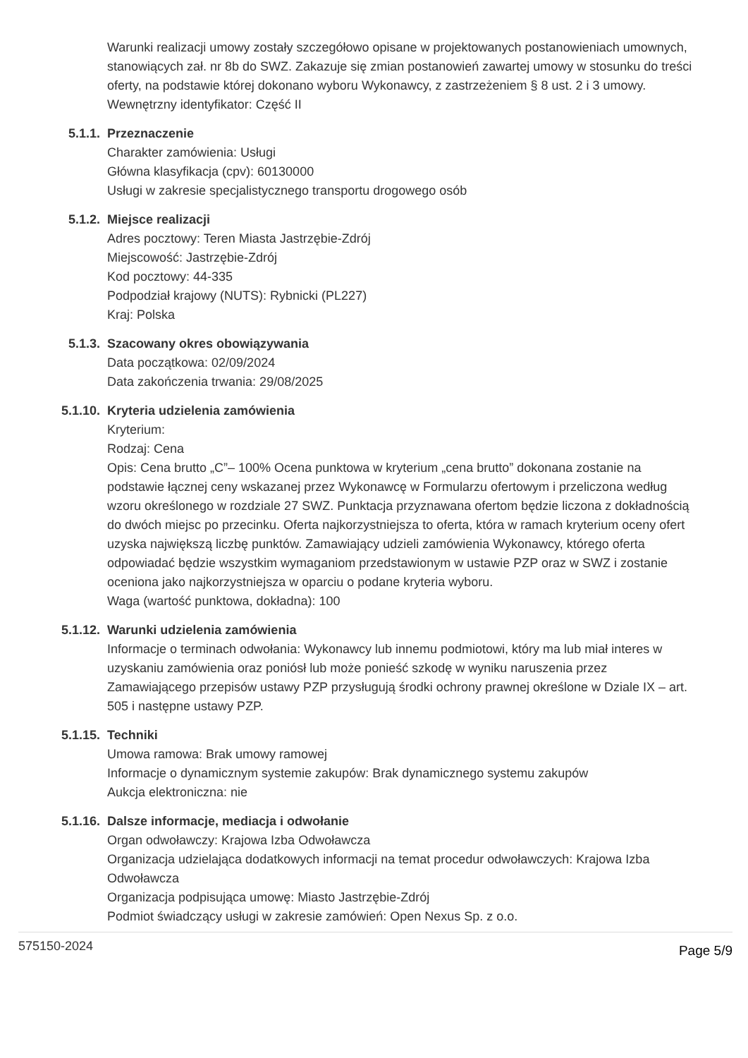Warunki realizacji umowy zostały szczegółowo opisane w projektowanych postanowieniach umownych, stanowiących zał. nr 8b do SWZ. Zakazuje się zmian postanowień zawartej umowy w stosunku do treści oferty, na podstawie której dokonano wyboru Wykonawcy, z zastrzeżeniem § 8 ust. 2 i 3 umowy.
Wewnętrzny identyfikator: Część II
5.1.1. Przeznaczenie
Charakter zamówienia: Usługi
Główna klasyfikacja (cpv): 60130000
Usługi w zakresie specjalistycznego transportu drogowego osób
5.1.2. Miejsce realizacji
Adres pocztowy: Teren Miasta Jastrzębie-Zdrój
Miejscowość: Jastrzębie-Zdrój
Kod pocztowy: 44-335
Podpodział krajowy (NUTS): Rybnicki (PL227)
Kraj: Polska
5.1.3. Szacowany okres obowiązywania
Data początkowa: 02/09/2024
Data zakończenia trwania: 29/08/2025
5.1.10. Kryteria udzielenia zamówienia
Kryterium:
Rodzaj: Cena
Opis: Cena brutto „C”– 100% Ocena punktowa w kryterium „cena brutto” dokonana zostanie na podstawie łącznej ceny wskazanej przez Wykonawcę w Formularzu ofertowym i przeliczona według wzoru określonego w rozdziale 27 SWZ. Punktacja przyznawana ofertom będzie liczona z dokładnością do dwóch miejsc po przecinku. Oferta najkorzystniejsza to oferta, która w ramach kryterium oceny ofert uzyska największą liczbę punktów. Zamawiający udzieli zamówienia Wykonawcy, którego oferta odpowiadać będzie wszystkim wymaganiom przedstawionym w ustawie PZP oraz w SWZ i zostanie oceniona jako najkorzystniejsza w oparciu o podane kryteria wyboru.
Waga (wartość punktowa, dokładna): 100
5.1.12. Warunki udzielenia zamówienia
Informacje o terminach odwołania: Wykonawcy lub innemu podmiotowi, który ma lub miał interes w uzyskaniu zamówienia oraz poniósł lub może ponieść szkodę w wyniku naruszenia przez Zamawiającego przepisów ustawy PZP przysługują środki ochrony prawnej określone w Dziale IX – art. 505 i następne ustawy PZP.
5.1.15. Techniki
Umowa ramowa: Brak umowy ramowej
Informacje o dynamicznym systemie zakupów: Brak dynamicznego systemu zakupów
Aukcja elektroniczna: nie
5.1.16. Dalsze informacje, mediacja i odwołanie
Organ odwoławczy: Krajowa Izba Odwoławcza
Organizacja udzielająca dodatkowych informacji na temat procedur odwoławczych: Krajowa Izba Odwoławcza
Organizacja podpisująca umowę: Miasto Jastrzębie-Zdrój
Podmiot świadczący usługi w zakresie zamówień: Open Nexus Sp. z o.o.
575150-2024 Page 5/9